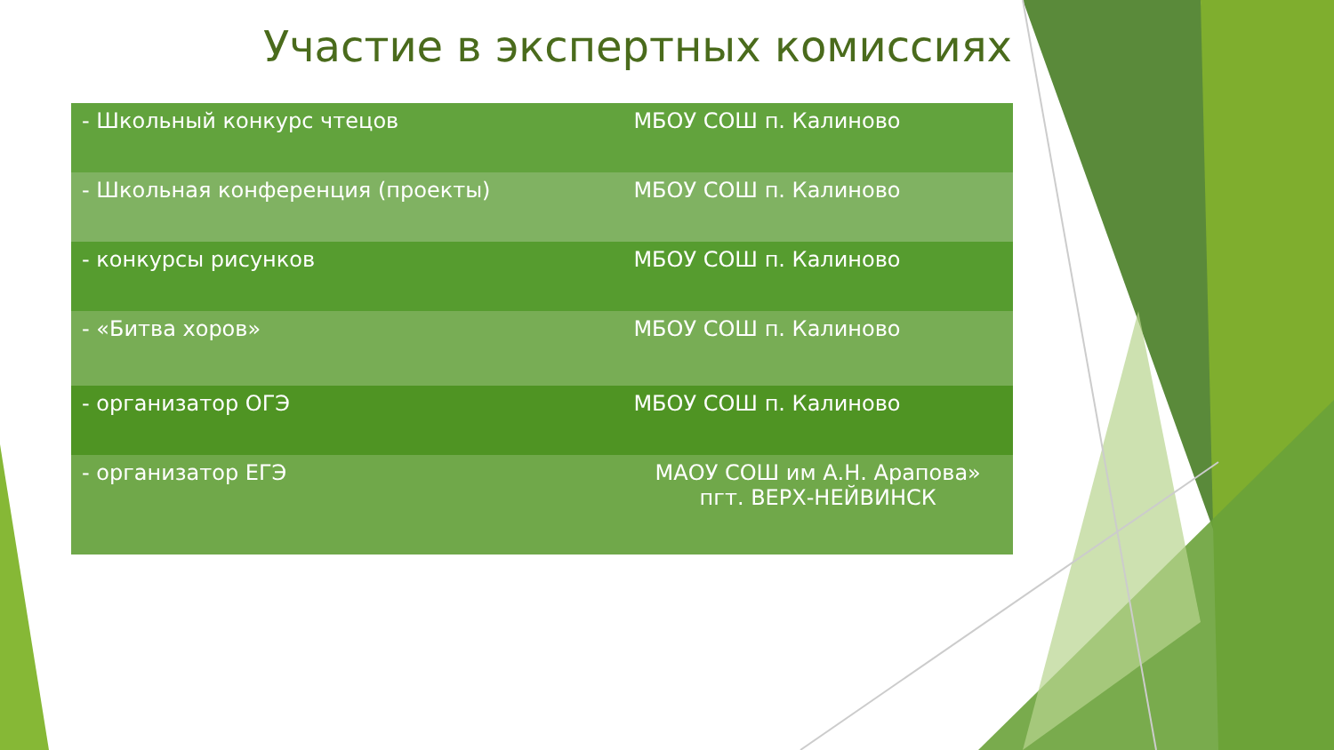Участие в экспертных комиссиях
| - Школьный конкурс чтецов | МБОУ СОШ п. Калиново |
| - Школьная конференция (проекты) | МБОУ СОШ п. Калиново |
| - конкурсы рисунков | МБОУ СОШ п. Калиново |
| - «Битва хоров» | МБОУ СОШ п. Калиново |
| - организатор ОГЭ | МБОУ СОШ п. Калиново |
| - организатор ЕГЭ | МАОУ СОШ им А.Н. Арапова» пгт. ВЕРХ-НЕЙВИНСК |